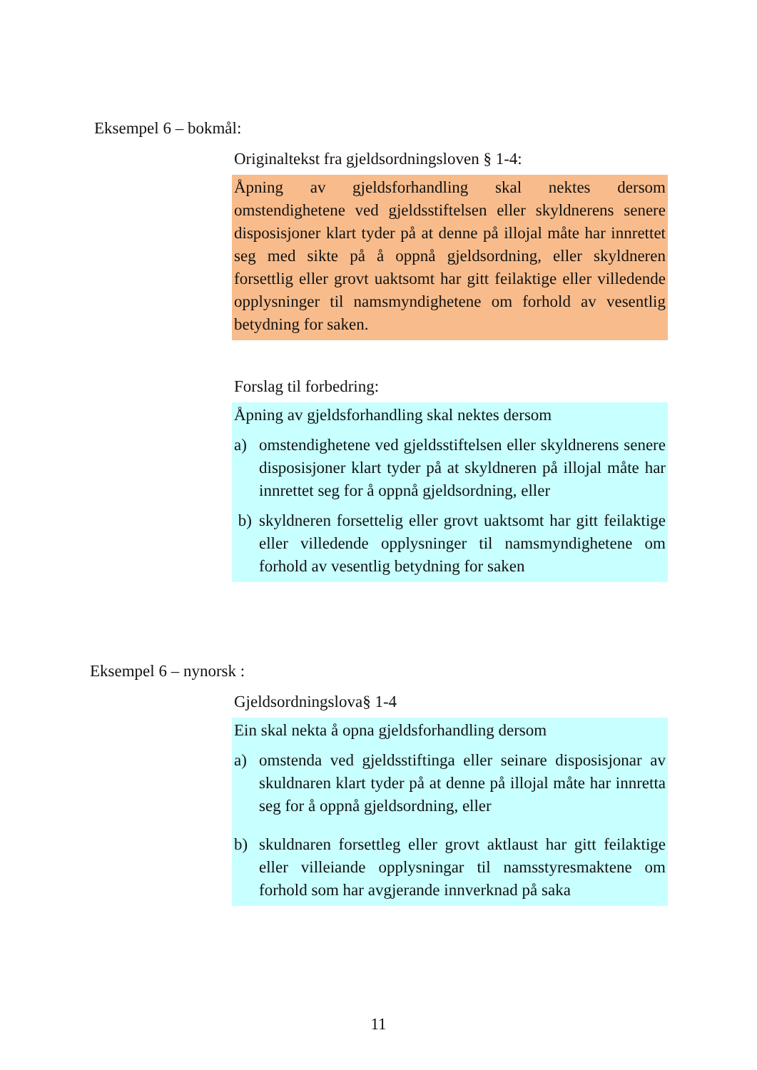Eksempel 6 – bokmål:
Originaltekst fra gjeldsordningsloven § 1-4:
Åpning av gjeldsforhandling skal nektes dersom omstendighetene ved gjeldsstiftelsen eller skyldnerens senere disposisjoner klart tyder på at denne på illojal måte har innrettet seg med sikte på å oppnå gjeldsordning, eller skyldneren forsettlig eller grovt uaktsomt har gitt feilaktige eller villedende opplysninger til namsmyndighetene om forhold av vesentlig betydning for saken.
Forslag til forbedring:
Åpning av gjeldsforhandling skal nektes dersom
a) omstendighetene ved gjeldsstiftelsen eller skyldnerens senere disposisjoner klart tyder på at skyldneren på illojal måte har innrettet seg for å oppnå gjeldsordning, eller
b) skyldneren forsettelig eller grovt uaktsomt har gitt feilaktige eller villedende opplysninger til namsmyndighetene om forhold av vesentlig betydning for saken
Eksempel 6 – nynorsk :
Gjeldsordningslova§ 1-4
Ein skal nekta å opna gjeldsforhandling dersom
a) omstenda ved gjeldsstiftinga eller seinare disposisjonar av skuldnaren klart tyder på at denne på illojal måte har innretta seg for å oppnå gjeldsordning, eller
b) skuldnaren forsettleg eller grovt aktlaust har gitt feilaktige eller villeiande opplysningar til namsstyresmaktene om forhold som har avgjerande innverknad på saka
11